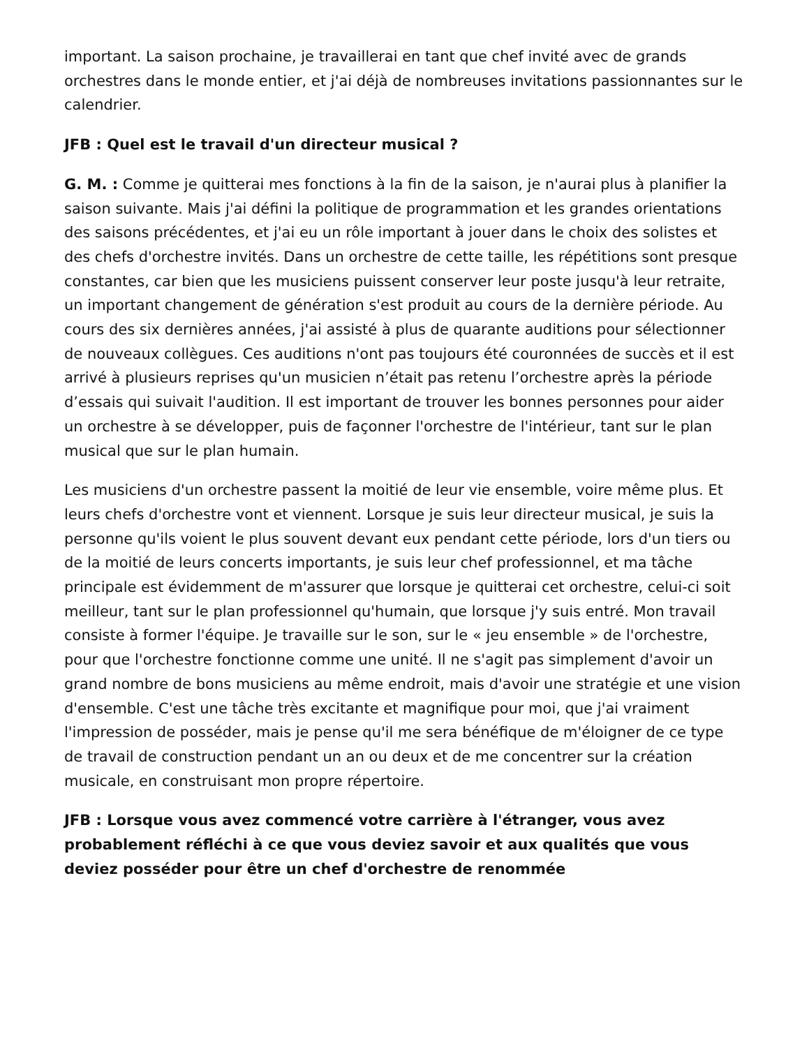important. La saison prochaine, je travaillerai en tant que chef invité avec de grands orchestres dans le monde entier, et j'ai déjà de nombreuses invitations passionnantes sur le calendrier.
JFB : Quel est le travail d'un directeur musical ?
G. M. : Comme je quitterai mes fonctions à la fin de la saison, je n'aurai plus à planifier la saison suivante. Mais j'ai défini la politique de programmation et les grandes orientations des saisons précédentes, et j'ai eu un rôle important à jouer dans le choix des solistes et des chefs d'orchestre invités. Dans un orchestre de cette taille, les répétitions sont presque constantes, car bien que les musiciens puissent conserver leur poste jusqu'à leur retraite, un important changement de génération s'est produit au cours de la dernière période. Au cours des six dernières années, j'ai assisté à plus de quarante auditions pour sélectionner de nouveaux collègues. Ces auditions n'ont pas toujours été couronnées de succès et il est arrivé à plusieurs reprises qu'un musicien n’était pas retenu l’orchestre après la période d’essais qui suivait l'audition. Il est important de trouver les bonnes personnes pour aider un orchestre à se développer, puis de façonner l'orchestre de l'intérieur, tant sur le plan musical que sur le plan humain.
Les musiciens d'un orchestre passent la moitié de leur vie ensemble, voire même plus. Et leurs chefs d'orchestre vont et viennent. Lorsque je suis leur directeur musical, je suis la personne qu'ils voient le plus souvent devant eux pendant cette période, lors d'un tiers ou de la moitié de leurs concerts importants, je suis leur chef professionnel, et ma tâche principale est évidemment de m'assurer que lorsque je quitterai cet orchestre, celui-ci soit meilleur, tant sur le plan professionnel qu'humain, que lorsque j'y suis entré. Mon travail consiste à former l'équipe. Je travaille sur le son, sur le « jeu ensemble » de l'orchestre, pour que l'orchestre fonctionne comme une unité. Il ne s'agit pas simplement d'avoir un grand nombre de bons musiciens au même endroit, mais d'avoir une stratégie et une vision d'ensemble. C'est une tâche très excitante et magnifique pour moi, que j'ai vraiment l'impression de posséder, mais je pense qu'il me sera bénéfique de m'éloigner de ce type de travail de construction pendant un an ou deux et de me concentrer sur la création musicale, en construisant mon propre répertoire.
JFB : Lorsque vous avez commencé votre carrière à l'étranger, vous avez probablement réfléchi à ce que vous deviez savoir et aux qualités que vous deviez posséder pour être un chef d'orchestre de renommée